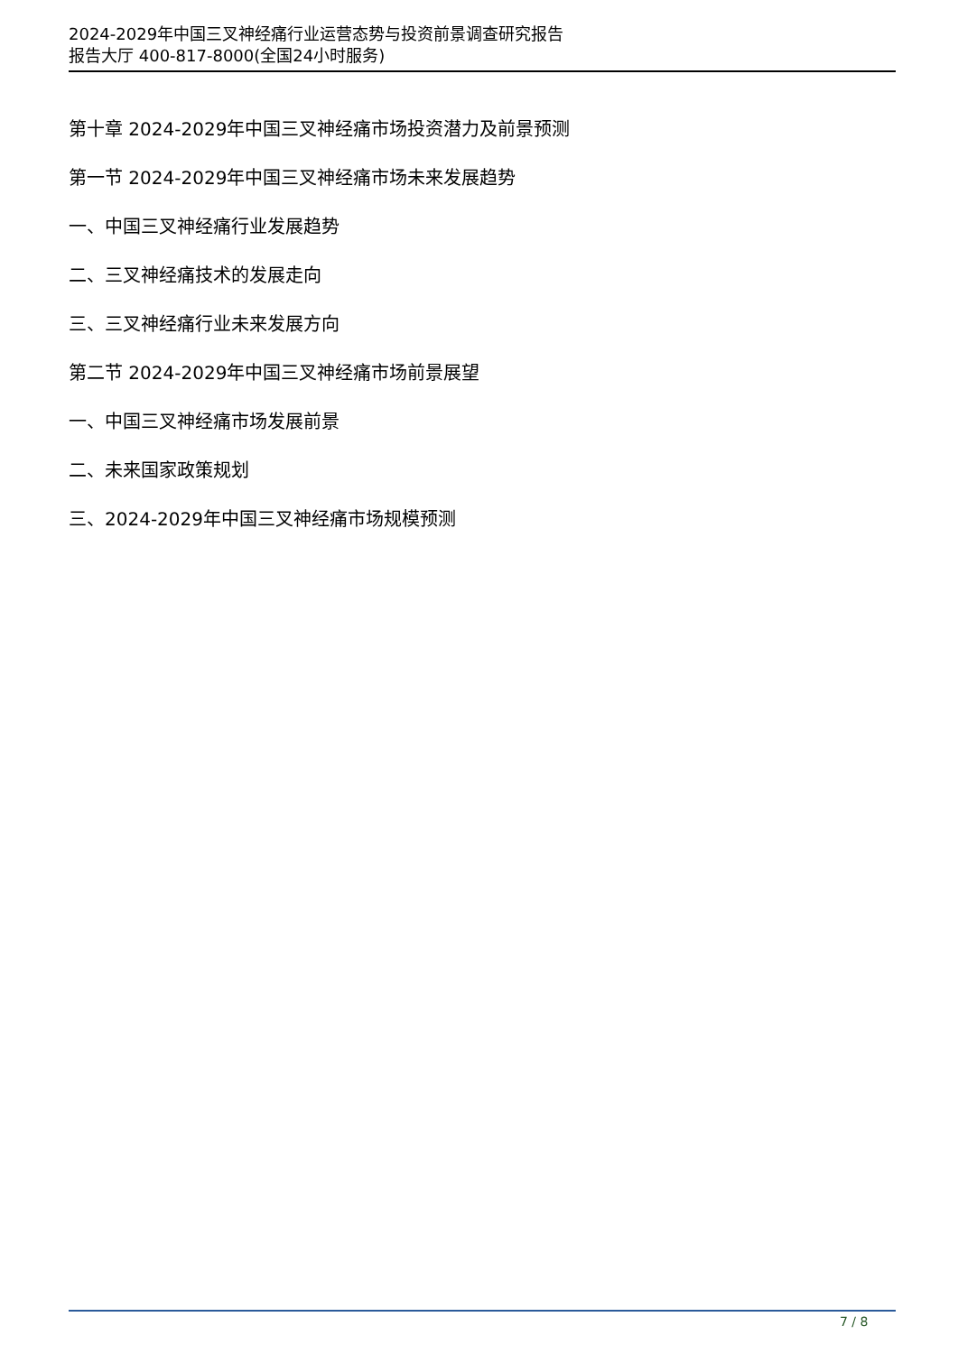2024-2029年中国三叉神经痛行业运营态势与投资前景调查研究报告
报告大厅 400-817-8000(全国24小时服务)
第十章 2024-2029年中国三叉神经痛市场投资潜力及前景预测
第一节 2024-2029年中国三叉神经痛市场未来发展趋势
一、中国三叉神经痛行业发展趋势
二、三叉神经痛技术的发展走向
三、三叉神经痛行业未来发展方向
第二节 2024-2029年中国三叉神经痛市场前景展望
一、中国三叉神经痛市场发展前景
二、未来国家政策规划
三、2024-2029年中国三叉神经痛市场规模预测
7 / 8